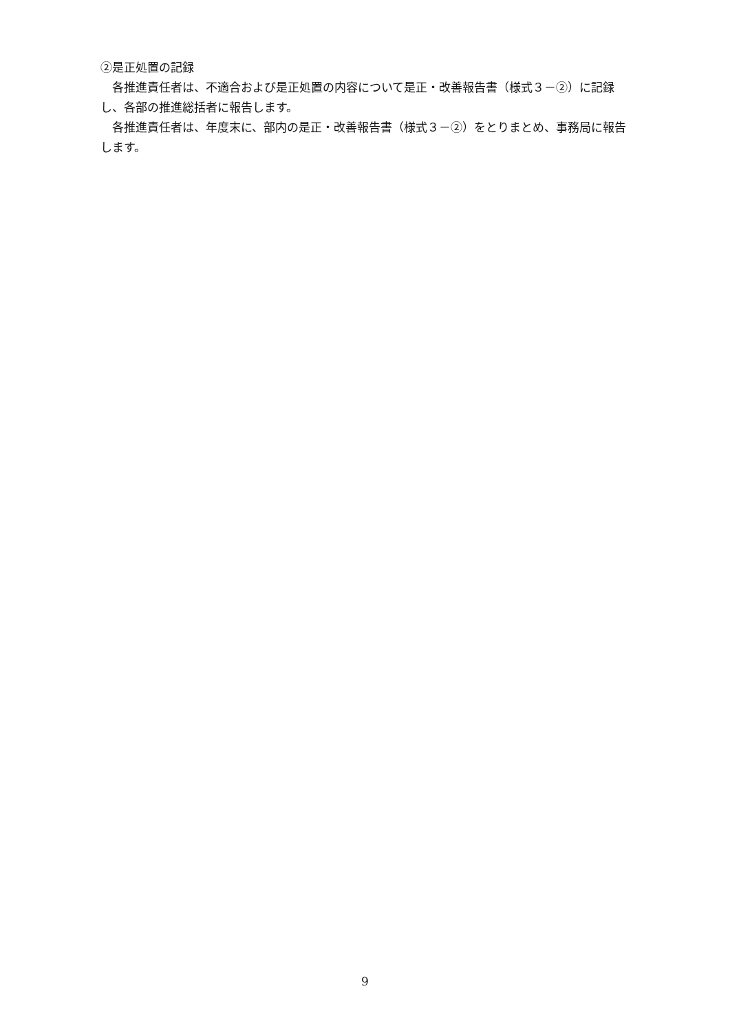②是正処置の記録
　各推進責任者は、不適合および是正処置の内容について是正・改善報告書（様式３－②）に記録し、各部の推進総括者に報告します。
　各推進責任者は、年度末に、部内の是正・改善報告書（様式３－②）をとりまとめ、事務局に報告します。
9